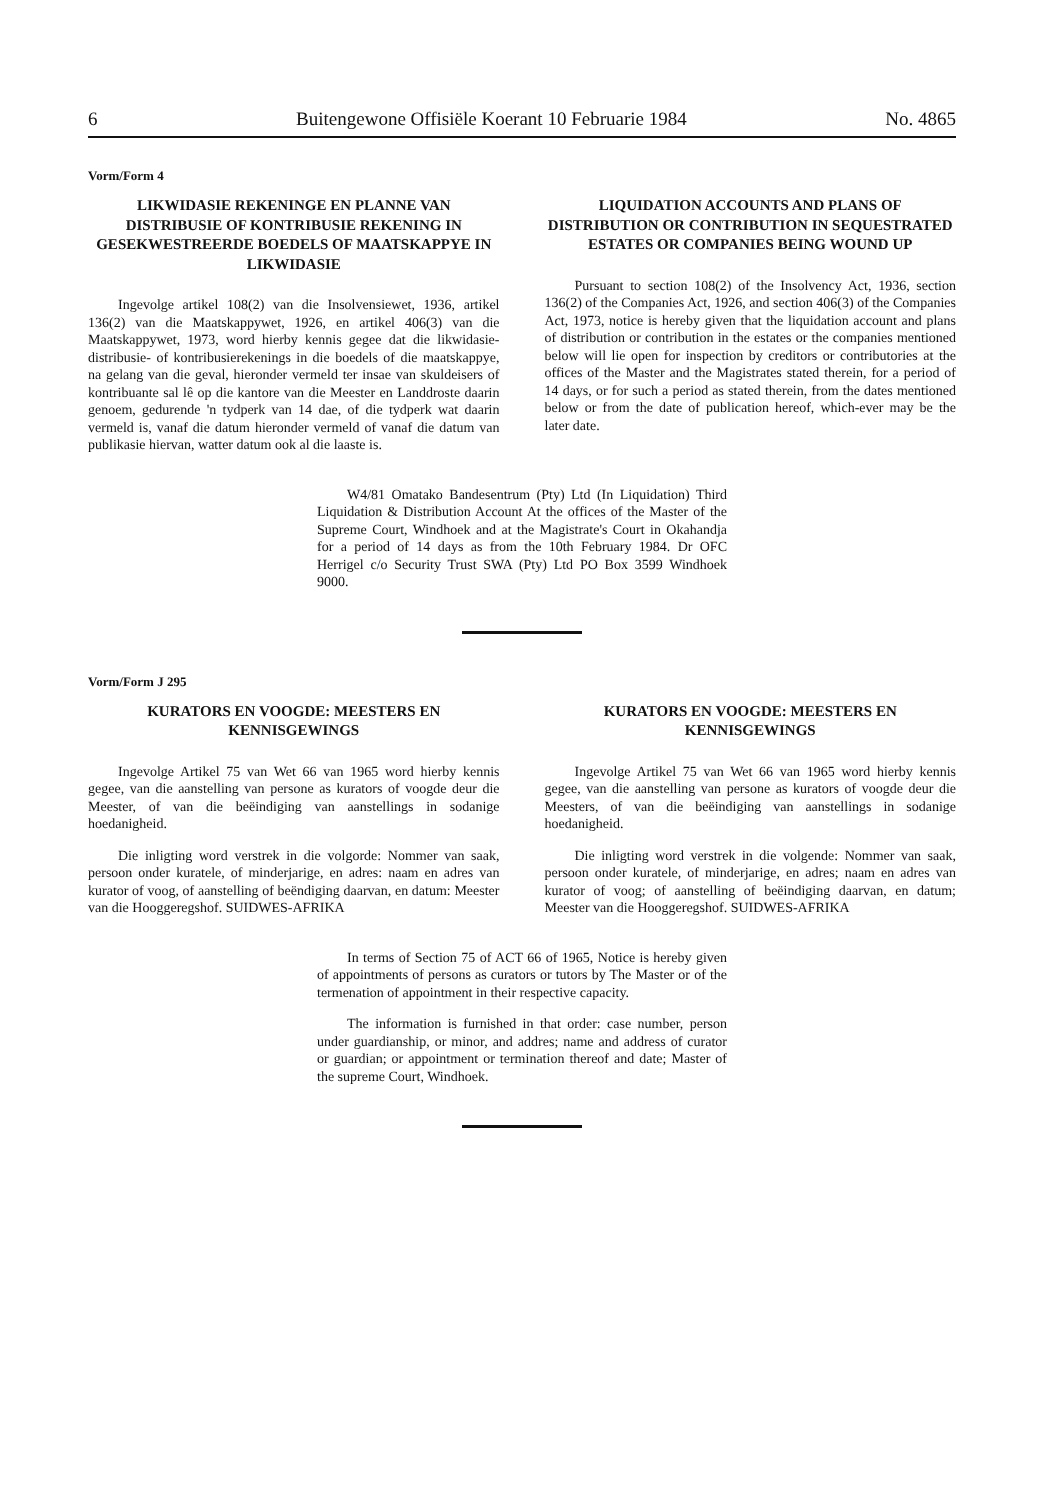6 Buitengewone Offisiële Koerant 10 Februarie 1984 No. 4865
Vorm/Form 4
LIKWIDASIE REKENINGE EN PLANNE VAN DISTRIBUSIE OF KONTRIBUSIE REKENING IN GESEKWESTREERDE BOEDELS OF MAATSKAPPYE IN LIKWIDASIE
Ingevolge artikel 108(2) van die Insolvensiewet, 1936, artikel 136(2) van die Maatskappywet, 1926, en artikel 406(3) van die Maatskappywet, 1973, word hierby kennis gegee dat die likwidasie- distribusie- of kontribusierekenings in die boedels of die maatskappye, na gelang van die geval, hieronder vermeld ter insae van skuldeisers of kontribuante sal lê op die kantore van die Meester en Landdroste daarin genoem, gedurende 'n tydperk van 14 dae, of die tydperk wat daarin vermeld is, vanaf die datum hieronder vermeld of vanaf die datum van publikasie hiervan, watter datum ook al die laaste is.
LIQUIDATION ACCOUNTS AND PLANS OF DISTRIBUTION OR CONTRIBUTION IN SEQUESTRATED ESTATES OR COMPANIES BEING WOUND UP
Pursuant to section 108(2) of the Insolvency Act, 1936, section 136(2) of the Companies Act, 1926, and section 406(3) of the Companies Act, 1973, notice is hereby given that the liquidation account and plans of distribution or contribution in the estates or the companies mentioned below will lie open for inspection by creditors or contributories at the offices of the Master and the Magistrates stated therein, for a period of 14 days, or for such a period as stated therein, from the dates mentioned below or from the date of publication hereof, which-ever may be the later date.
W4/81 Omatako Bandesentrum (Pty) Ltd (In Liquidation) Third Liquidation & Distribution Account At the offices of the Master of the Supreme Court, Windhoek and at the Magistrate's Court in Okahandja for a period of 14 days as from the 10th February 1984. Dr OFC Herrigel c/o Security Trust SWA (Pty) Ltd PO Box 3599 Windhoek 9000.
Vorm/Form J 295
KURATORS EN VOOGDE: MEESTERS EN KENNISGEWINGS
Ingevolge Artikel 75 van Wet 66 van 1965 word hierby kennis gegee, van die aanstelling van persone as kurators of voogde deur die Meester, of van die beëindiging van aanstellings in sodanige hoedanigheid.
Die inligting word verstrek in die volgorde: Nommer van saak, persoon onder kuratele, of minderjarige, en adres: naam en adres van kurator of voog, of aanstelling of beëndiging daarvan, en datum: Meester van die Hooggeregshof. SUIDWES-AFRIKA
KURATORS EN VOOGDE: MEESTERS EN KENNISGEWINGS
Ingevolge Artikel 75 van Wet 66 van 1965 word hierby kennis gegee, van die aanstelling van persone as kurators of voogde deur die Meesters, of van die beëindiging van aanstellings in sodanige hoedanigheid.
Die inligting word verstrek in die volgende: Nommer van saak, persoon onder kuratele, of minderjarige, en adres; naam en adres van kurator of voog; of aanstelling of beëindiging daarvan, en datum; Meester van die Hooggeregshof. SUIDWES-AFRIKA
In terms of Section 75 of ACT 66 of 1965, Notice is hereby given of appointments of persons as curators or tutors by The Master or of the termenation of appointment in their respective capacity.
The information is furnished in that order: case number, person under guardianship, or minor, and addres; name and address of curator or guardian; or appointment or termination thereof and date; Master of the supreme Court, Windhoek.